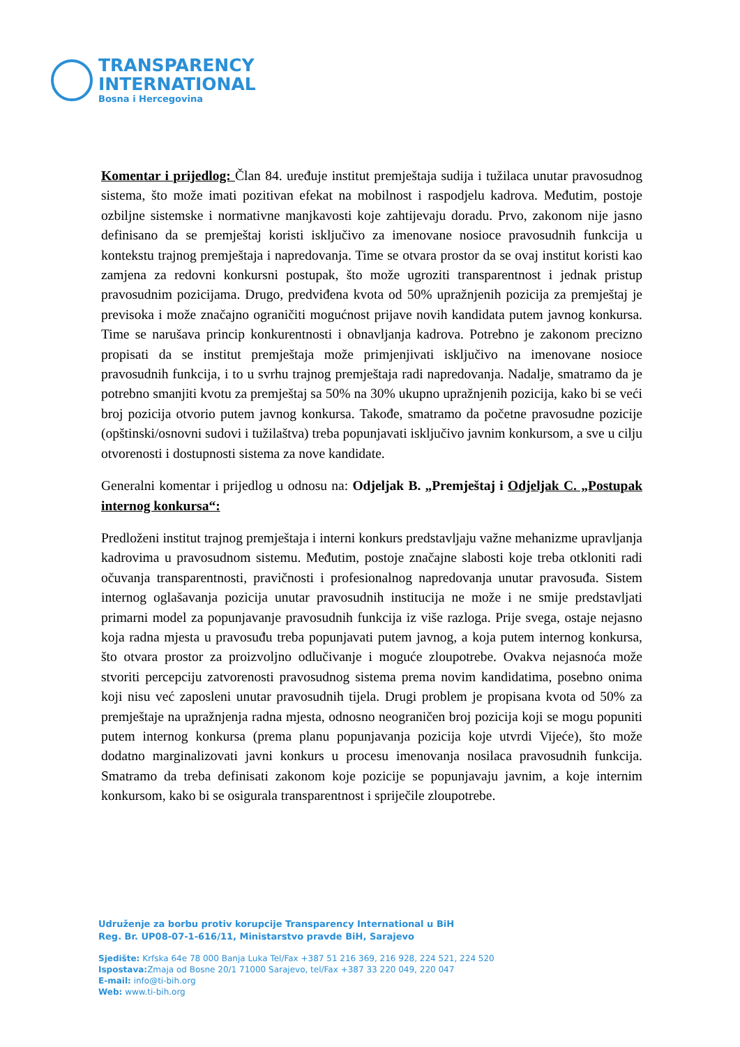TRANSPARENCY
INTERNATIONAL
Bosna i Hercegovina
Komentar i prijedlog: Član 84. uređuje institut premještaja sudija i tužilaca unutar pravosudnog sistema, što može imati pozitivan efekat na mobilnost i raspodjelu kadrova. Međutim, postoje ozbiljne sistemske i normativne manjkavosti koje zahtijevaju doradu. Prvo, zakonom nije jasno definisano da se premještaj koristi isključivo za imenovane nosioce pravosudnih funkcija u kontekstu trajnog premještaja i napredovanja. Time se otvara prostor da se ovaj institut koristi kao zamjena za redovni konkursni postupak, što može ugroziti transparentnost i jednak pristup pravosudnim pozicijama. Drugo, predviđena kvota od 50% upražnjenih pozicija za premještaj je previsoka i može značajno ograničiti mogućnost prijave novih kandidata putem javnog konkursa. Time se narušava princip konkurentnosti i obnavljanja kadrova. Potrebno je zakonom precizno propisati da se institut premještaja može primjenjivati isključivo na imenovane nosioce pravosudnih funkcija, i to u svrhu trajnog premještaja radi napredovanja. Nadalje, smatramo da je potrebno smanjiti kvotu za premještaj sa 50% na 30% ukupno upražnjenih pozicija, kako bi se veći broj pozicija otvorio putem javnog konkursa. Takođe, smatramo da početne pravosudne pozicije (opštinski/osnovni sudovi i tužilaštva) treba popunjavati isključivo javnim konkursom, a sve u cilju otvorenosti i dostupnosti sistema za nove kandidate.
Generalni komentar i prijedlog u odnosu na: Odjeljak B. „Premještaj i Odjeljak C. „Postupak internog konkursa“:
Predloženi institut trajnog premještaja i interni konkurs predstavljaju važne mehanizme upravljanja kadrovima u pravosudnom sistemu. Međutim, postoje značajne slabosti koje treba otkloniti radi očuvanja transparentnosti, pravičnosti i profesionalnog napredovanja unutar pravosuđa. Sistem internog oglašavanja pozicija unutar pravosudnih institucija ne može i ne smije predstavljati primarni model za popunjavanje pravosudnih funkcija iz više razloga. Prije svega, ostaje nejasno koja radna mjesta u pravosuđu treba popunjavati putem javnog, a koja putem internog konkursa, što otvara prostor za proizvoljno odlučivanje i moguće zloupotrebe. Ovakva nejasnoća može stvoriti percepciju zatvorenosti pravosudnog sistema prema novim kandidatima, posebno onima koji nisu već zaposleni unutar pravosudnih tijela. Drugi problem je propisana kvota od 50% za premještaje na upražnjenja radna mjesta, odnosno neograničen broj pozicija koji se mogu popuniti putem internog konkursa (prema planu popunjavanja pozicija koje utvrdi Vijeće), što može dodatno marginalizovati javni konkurs u procesu imenovanja nosilaca pravosudnih funkcija. Smatramo da treba definisati zakonom koje pozicije se popunjavaju javnim, a koje internim konkursom, kako bi se osigurala transparentnost i spriječile zloupotrebe.
Udruženje za borbu protiv korupcije Transparency International u BiH
Reg. Br. UP08-07-1-616/11, Ministarstvo pravde BiH, Sarajevo
Sjedište: Krfska 64e 78 000 Banja Luka Tel/Fax +387 51 216 369, 216 928, 224 521, 224 520
Ispostava: Zmaja od Bosne 20/1 71000 Sarajevo, tel/Fax +387 33 220 049, 220 047
E-mail: info@ti-bih.org
Web: www.ti-bih.org